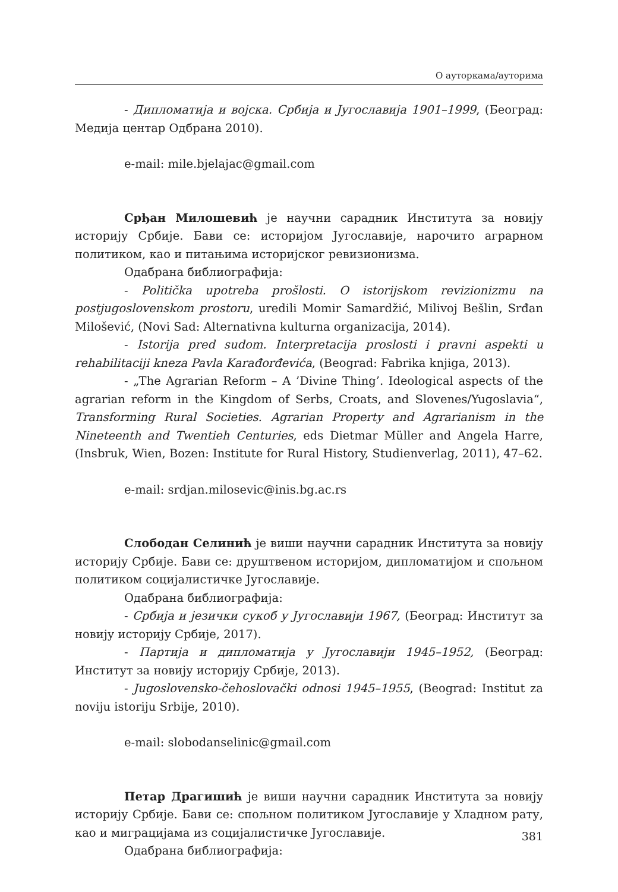О ауторкама/ауторима
- Дипломатија и војска. Србија и Југославија 1901–1999, (Београд: Медија центар Одбрана 2010).
e-mail: mile.bjelajac@gmail.com
Срђан Милошевић је научни сарадник Института за новију историју Србије. Бави се: историјом Југославије, нарочито аграрном политиком, као и питањима историјског ревизионизма.
Одабрана библиографија:
- Politička upotreba prošlosti. O istorijskom revizionizmu na postjugoslovenskom prostoru, uredili Momir Samardžić, Milivoj Bešlin, Srđan Milošević, (Novi Sad: Alternativna kulturna organizacija, 2014).
- Istorija pred sudom. Interpretacija proslosti i pravni aspekti u rehabilitaciji kneza Pavla Karađorđevića, (Beograd: Fabrika knjiga, 2013).
- „The Agrarian Reform – A ’Divine Thing’. Ideological aspects of the agrarian reform in the Kingdom of Serbs, Croats, and Slovenes/Yugoslavia“, Transforming Rural Societies. Agrarian Property and Agrarianism in the Nineteenth and Twentieh Centuries, eds Dietmar Müller and Angela Harre, (Insbruk, Wien, Bozen: Institute for Rural History, Studienverlag, 2011), 47–62.
e-mail: srdjan.milosevic@inis.bg.ac.rs
Слободан Селинић је виши научни сарадник Института за новију историју Србије. Бави се: друштвеном историјом, дипломатијом и спољном политиком социјалистичке Југославије.
Одабрана библиографија:
- Србија и језички сукоб у Југославији 1967, (Београд: Институт за новију историју Србије, 2017).
- Партија и дипломатија у Југославији 1945–1952, (Београд: Институт за новију историју Србије, 2013).
- Jugoslovensko-čehoslovački odnosi 1945–1955, (Beograd: Institut za noviju istoriju Srbije, 2010).
e-mail: slobodanselinic@gmail.com
Петар Драгишић је виши научни сарадник Института за новију историју Србије. Бави се: спољном политиком Југославије у Хладном рату, као и миграцијама из социјалистичке Југославије.
Одабрана библиографија:
381